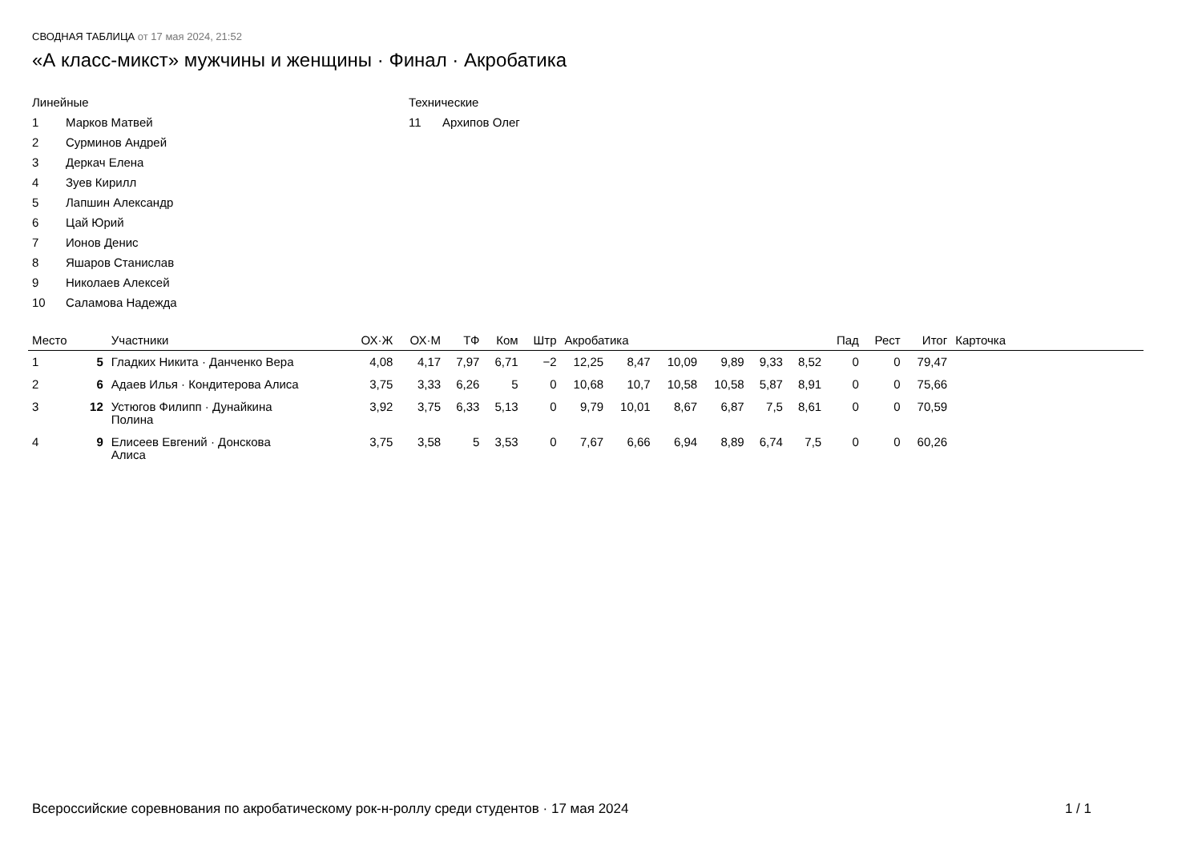СВОДНАЯ ТАБЛИЦА от 17 мая 2024, 21:52
«А класс-микст» мужчины и женщины · Финал · Акробатика
Линейные
1 Марков Матвей
2 Сурминов Андрей
3 Деркач Елена
4 Зуев Кирилл
5 Лапшин Александр
6 Цай Юрий
7 Ионов Денис
8 Яшаров Станислав
9 Николаев Алексей
10 Саламова Надежда
Технические
11 Архипов Олег
| Место | | Участники | ОХ·Ж | ОХ·М | ТФ | Ком | Штр | Акробатика | | | | | | Пад | Рест | Итог | Карточка | |
| --- | --- | --- | --- | --- | --- | --- | --- | --- | --- | --- | --- | --- | --- | --- | --- | --- | --- | --- |
| 1 | 5 | Гладких Никита · Данченко Вера | 4,08 | 4,17 | 7,97 | 6,71 | −2 | 12,25 | 8,47 | 10,09 | 9,89 | 9,33 | 8,52 | 0 | 0 | 79,47 | | |
| 2 | 6 | Адаев Илья · Кондитерова Алиса | 3,75 | 3,33 | 6,26 | 5 | 0 | 10,68 | 10,7 | 10,58 | 10,58 | 5,87 | 8,91 | 0 | 0 | 75,66 | | |
| 3 | 12 | Устюгов Филипп · Дунайкина Полина | 3,92 | 3,75 | 6,33 | 5,13 | 0 | 9,79 | 10,01 | 8,67 | 6,87 | 7,5 | 8,61 | 0 | 0 | 70,59 | | |
| 4 | 9 | Елисеев Евгений · Донскова Алиса | 3,75 | 3,58 | 5 | 3,53 | 0 | 7,67 | 6,66 | 6,94 | 8,89 | 6,74 | 7,5 | 0 | 0 | 60,26 | | |
Всероссийские соревнования по акробатическому рок-н-роллу среди студентов · 17 мая 2024 1 / 1